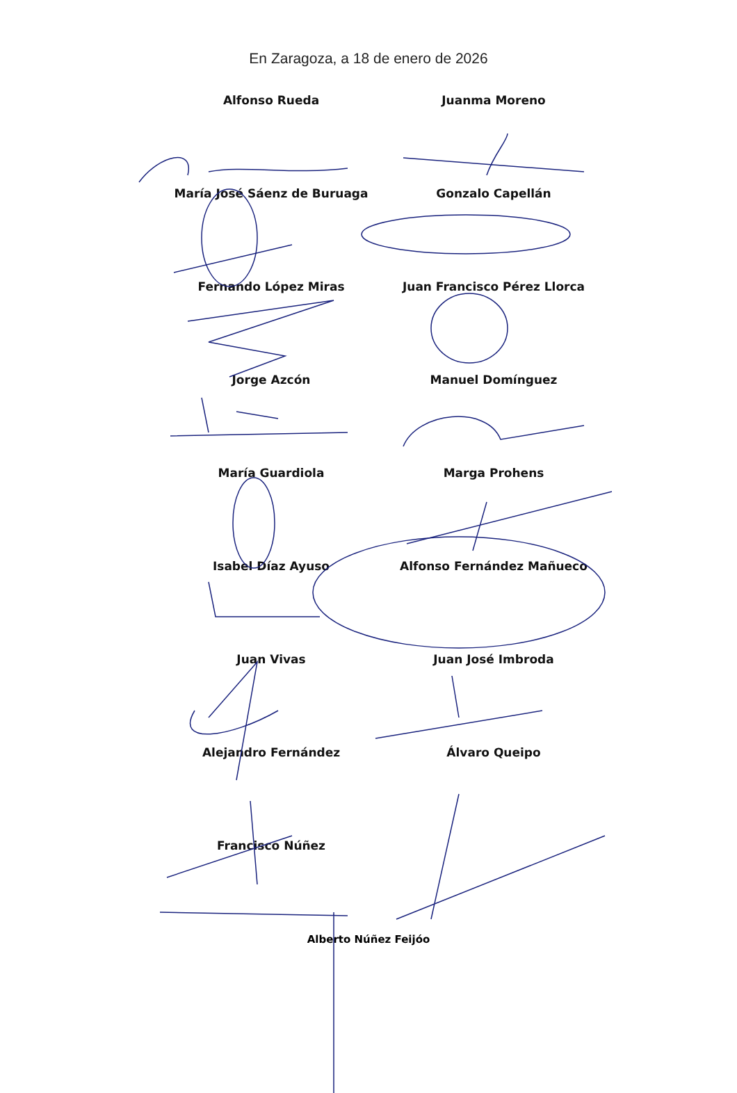En Zaragoza, a 18 de enero de 2026
Alfonso Rueda
Juanma Moreno
María José Sáenz de Buruaga
Gonzalo Capellán
Fernando López Miras
Juan Francisco Pérez Llorca
Jorge Azcón
Manuel Domínguez
María Guardiola
Marga Prohens
Isabel Díaz Ayuso
Alfonso Fernández Mañueco
Juan Vivas
Juan José Imbroda
Alejandro Fernández
Álvaro Queipo
Francisco Núñez
Alberto Núñez Feijóo